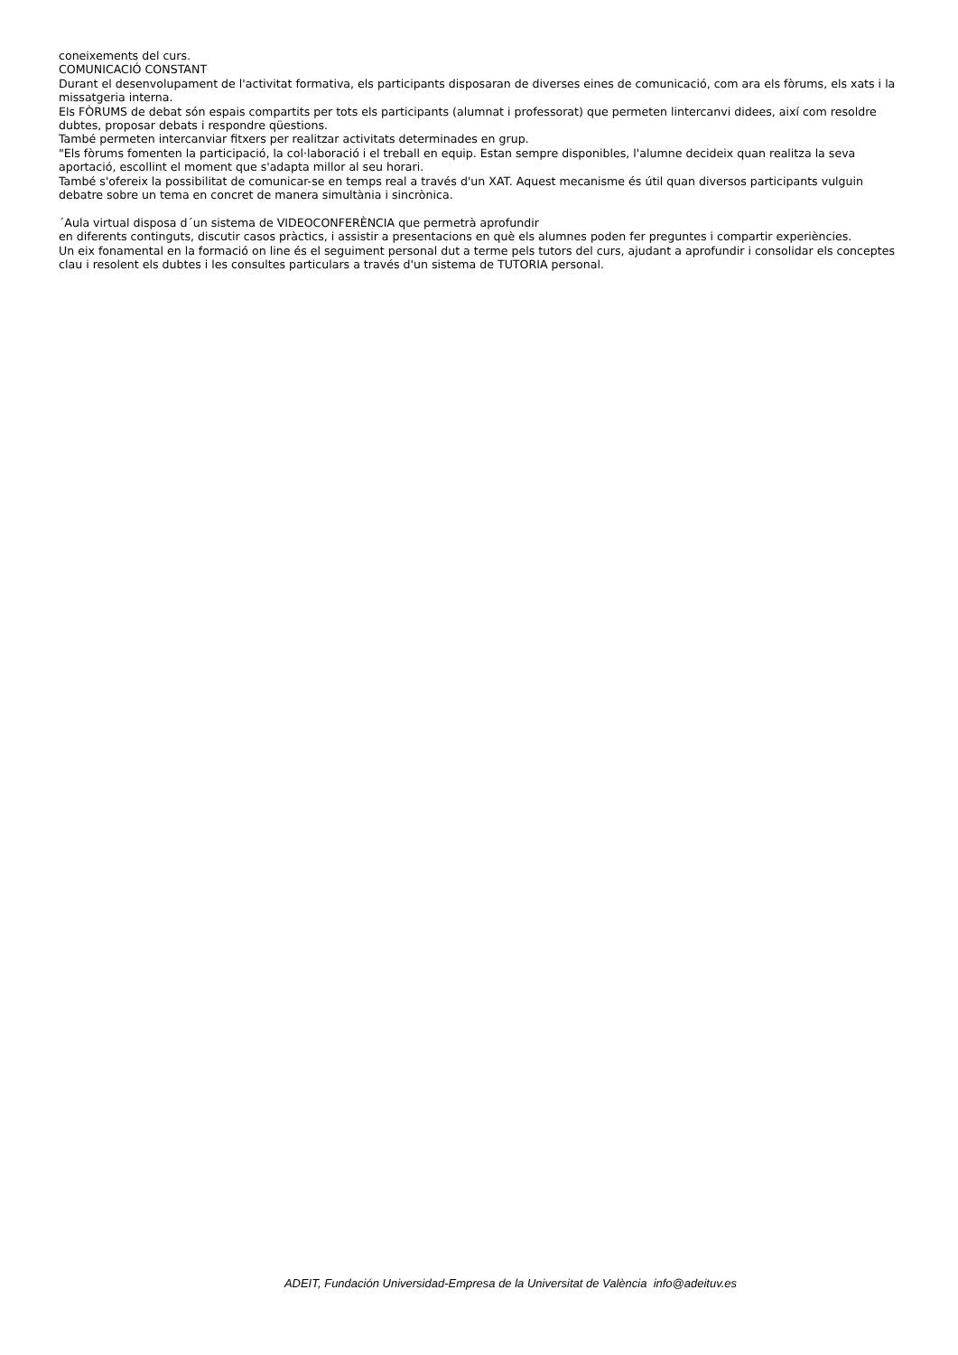coneixements del curs.
COMUNICACIÓ CONSTANT
Durant el desenvolupament de l'activitat formativa, els participants disposaran de diverses eines de comunicació, com ara els fòrums, els xats i la missatgeria interna.
Els FÒRUMS de debat són espais compartits per tots els participants (alumnat i professorat) que permeten lintercanvi didees, així com resoldre dubtes, proposar debats i respondre qüestions.
També permeten intercanviar fitxers per realitzar activitats determinades en grup.
"Els fòrums fomenten la participació, la col·laboració i el treball en equip. Estan sempre disponibles, l'alumne decideix quan realitza la seva aportació, escollint el moment que s'adapta millor al seu horari.
També s'ofereix la possibilitat de comunicar-se en temps real a través d'un XAT. Aquest mecanisme és útil quan diversos participants vulguin debatre sobre un tema en concret de manera simultània i sincrònica.
´Aula virtual disposa d´un sistema de VIDEOCONFERÈNCIA que permetrà aprofundir
en diferents continguts, discutir casos pràctics, i assistir a presentacions en què els alumnes poden fer preguntes i compartir experiències.
Un eix fonamental en la formació on line és el seguiment personal dut a terme pels tutors del curs, ajudant a aprofundir i consolidar els conceptes clau i resolent els dubtes i les consultes particulars a través d'un sistema de TUTORIA personal.
ADEIT, Fundación Universidad-Empresa de la Universitat de València info@adeituv.es